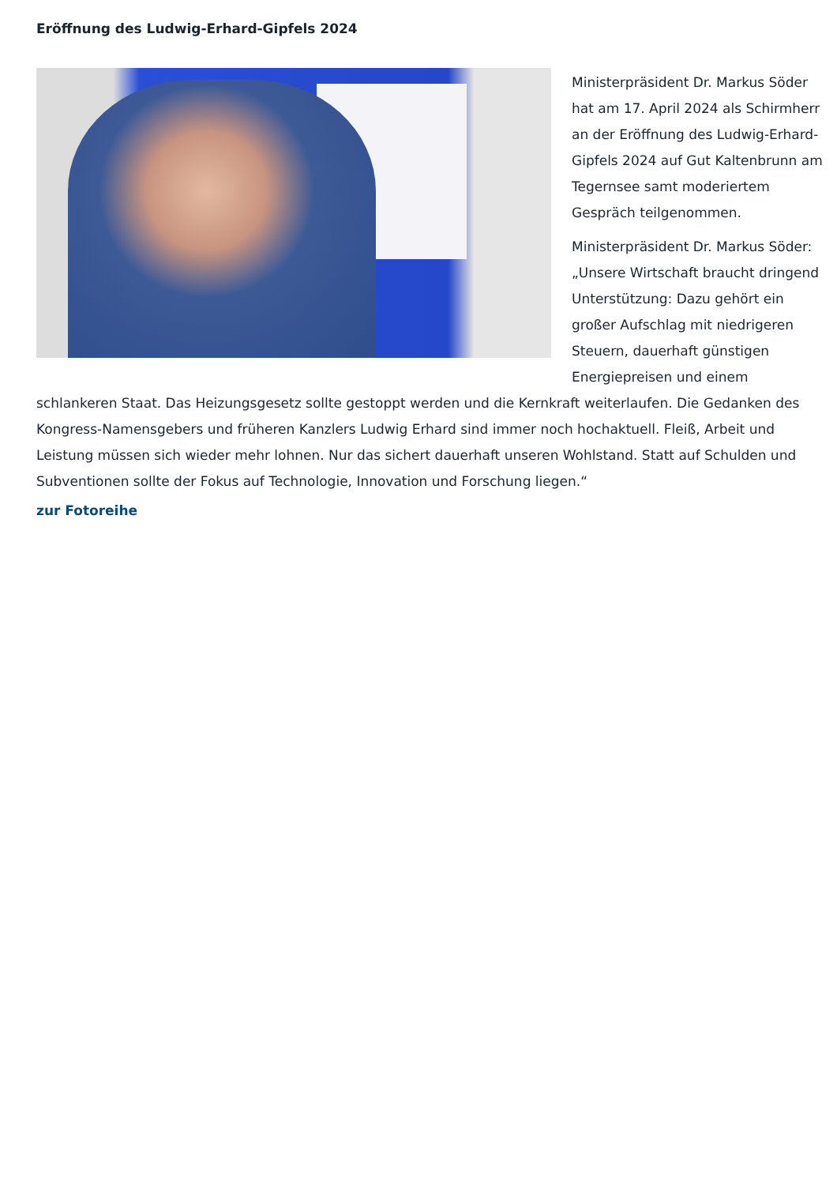Eröffnung des Ludwig-Erhard-Gipfels 2024
Ministerpräsident Dr. Markus Söder hat am 17. April 2024 als Schirmherr an der Eröffnung des Ludwig-Erhard-Gipfels 2024 auf Gut Kaltenbrunn am Tegernsee samt moderiertem Gespräch teilgenommen.
Ministerpräsident Dr. Markus Söder: „Unsere Wirtschaft braucht dringend Unterstützung: Dazu gehört ein großer Aufschlag mit niedrigeren Steuern, dauerhaft günstigen Energiepreisen und einem schlankeren Staat. Das Heizungsgesetz sollte gestoppt werden und die Kernkraft weiterlaufen. Die Gedanken des Kongress-Namensgebers und früheren Kanzlers Ludwig Erhard sind immer noch hochaktuell. Fleiß, Arbeit und Leistung müssen sich wieder mehr lohnen. Nur das sichert dauerhaft unseren Wohlstand. Statt auf Schulden und Subventionen sollte der Fokus auf Technologie, Innovation und Forschung liegen.“
zur Fotoreihe